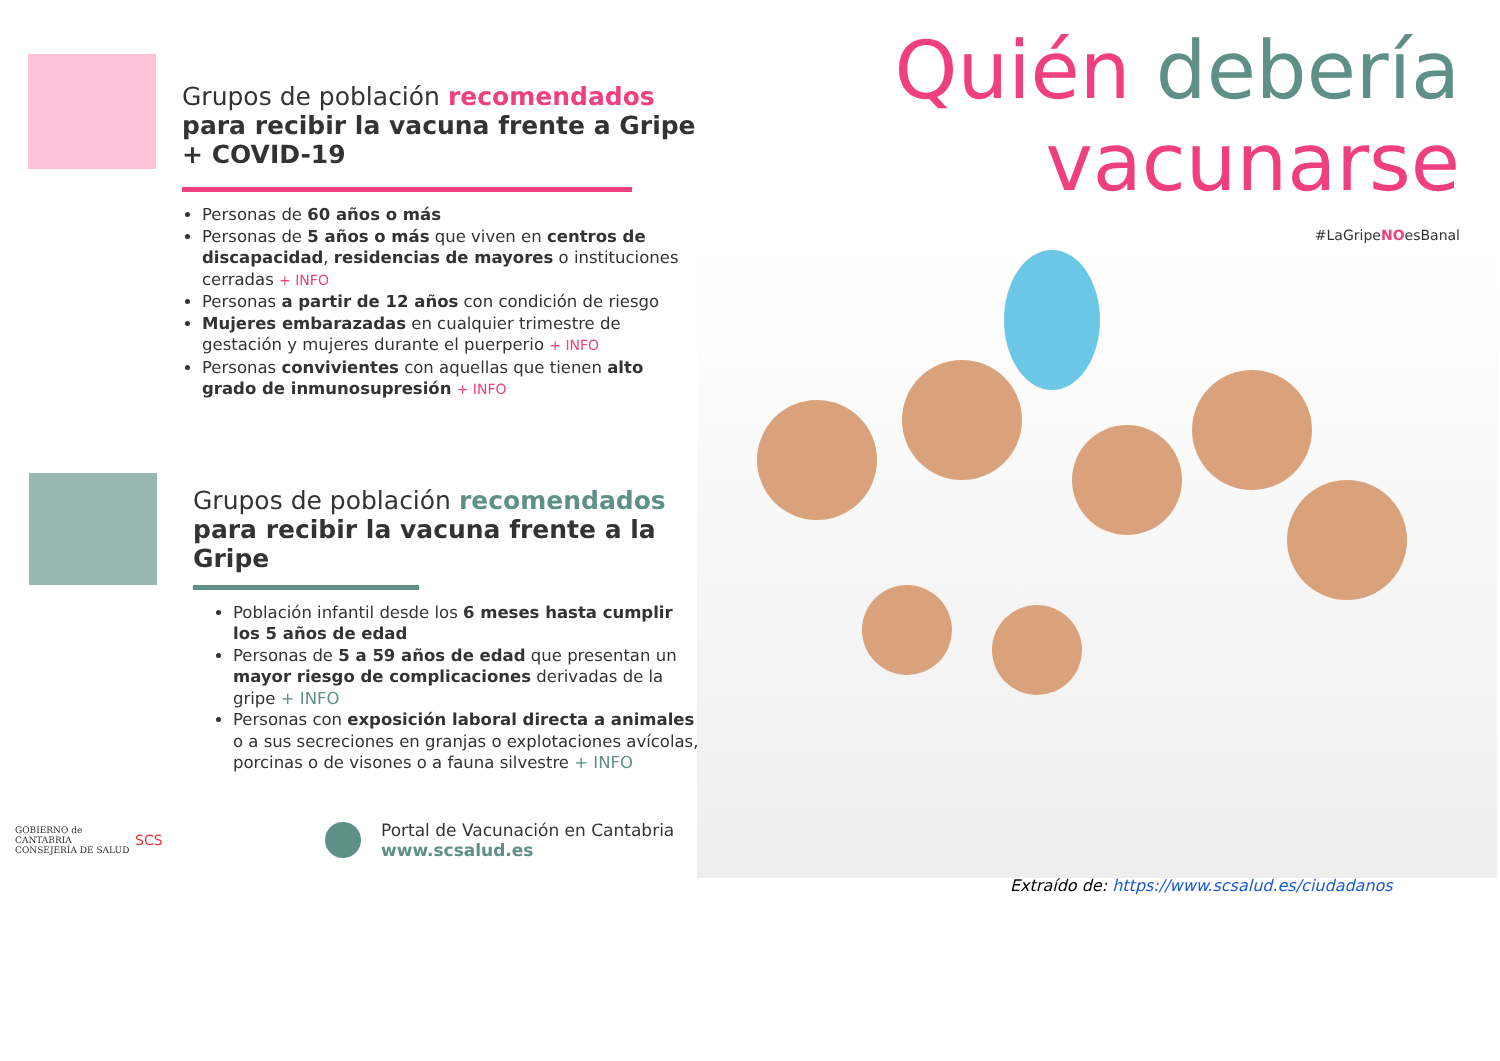Grupos de población recomendados para recibir la vacuna frente a Gripe + COVID-19
Personas de 60 años o más
Personas de 5 años o más que viven en centros de discapacidad, residencias de mayores o instituciones cerradas + INFO
Personas a partir de 12 años con condición de riesgo
Mujeres embarazadas en cualquier trimestre de gestación y mujeres durante el puerperio + INFO
Personas convivientes con aquellas que tienen alto grado de inmunosupresión + INFO
Grupos de población recomendados para recibir la vacuna frente a la Gripe
Población infantil desde los 6 meses hasta cumplir los 5 años de edad
Personas de 5 a 59 años de edad que presentan un mayor riesgo de complicaciones derivadas de la gripe + INFO
Personas con exposición laboral directa a animales o a sus secreciones en granjas o explotaciones avícolas, porcinas o de visones o a fauna silvestre + INFO
GOBIERNO de CANTABRIA
CONSEJERÍA DE SALUD
SCS
Portal de Vacunación en Cantabria
www.scsalud.es
Quién debería
vacunarse
#LaGripeNOesBanal
Extraído de: https://www.scsalud.es/ciudadanos